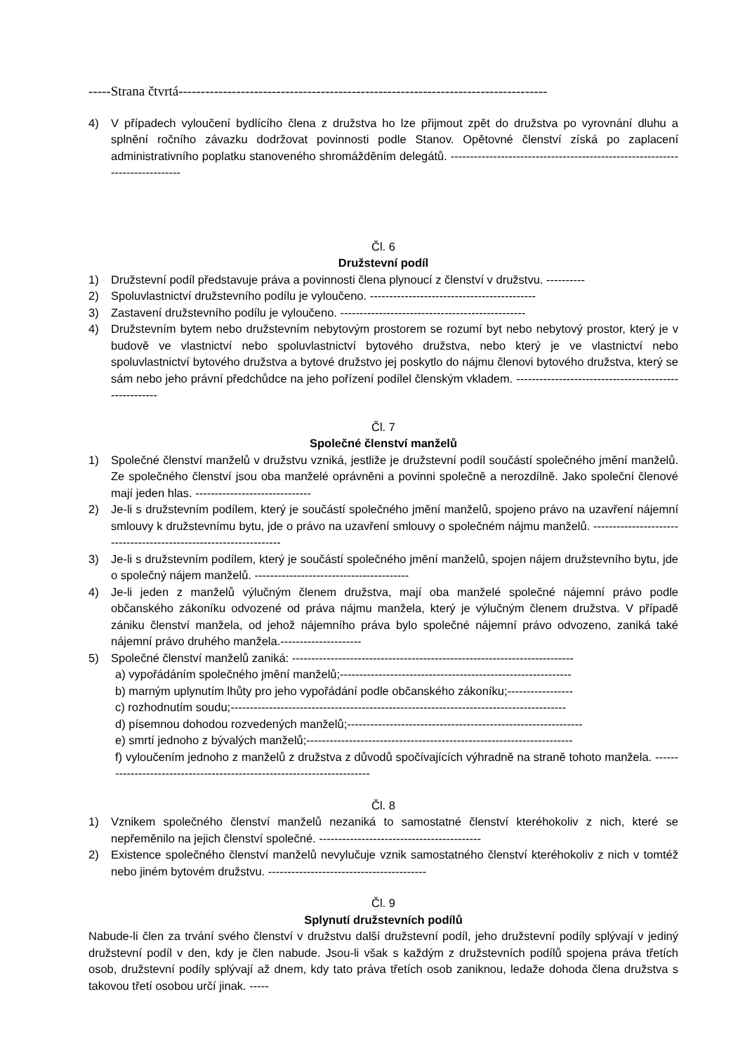-----Strana čtvrtá-----------------------------------------------------------------------------------
4) V případech vyloučení bydlícího člena z družstva ho lze přijmout zpět do družstva po vyrovnání dluhu a splnění ročního závazku dodržovat povinnosti podle Stanov. Opětovné členství získá po zaplacení administrativního poplatku stanoveného shromážděním delegátů. -----------------------------------------------------------------------------
Čl. 6
Družstevní podíl
1) Družstevní podíl představuje práva a povinnosti člena plynoucí z členství v družstvu. ----------
2) Spoluvlastnictví družstevního podílu je vyloučeno. -------------------------------------------
3) Zastavení družstevního podílu je vyloučeno. ------------------------------------------------
4) Družstevním bytem nebo družstevním nebytovým prostorem se rozumí byt nebo nebytový prostor, který je v budově ve vlastnictví nebo spoluvlastnictví bytového družstva, nebo který je ve vlastnictví nebo spoluvlastnictví bytového družstva a bytové družstvo jej poskytlo do nájmu členovi bytového družstva, který se sám nebo jeho právní předchůdce na jeho pořízení podílel členským vkladem. ------------------------------------------------------
Čl. 7
Společné členství manželů
1) Společné členství manželů v družstvu vzniká, jestliže je družstevní podíl součástí společného jmění manželů. Ze společného členství jsou oba manželé oprávněni a povinni společně a nerozdílně. Jako společní členové mají jeden hlas. ------------------------------
2) Je-li s družstevním podílem, který je součástí společného jmění manželů, spojeno právo na uzavření nájemní smlouvy k družstevnímu bytu, jde o právo na uzavření smlouvy o společném nájmu manželů. ------------------------------------------------------------------
3) Je-li s družstevním podílem, který je součástí společného jmění manželů, spojen nájem družstevního bytu, jde o společný nájem manželů. ----------------------------------------
4) Je-li jeden z manželů výlučným členem družstva, mají oba manželé společné nájemní právo podle občanského zákoníku odvozené od práva nájmu manžela, který je výlučným členem družstva. V případě zániku členství manžela, od jehož nájemního práva bylo společné nájemní právo odvozeno, zaniká také nájemní právo druhého manžela.---------------------
5) Společné členství manželů zaniká: -------------------------------------------------------------------------
a) vypořádáním společného jmění manželů;------------------------------------------------------------
b) marným uplynutím lhůty pro jeho vypořádání podle občanského zákoníku;-----------------
c) rozhodnutím soudu;---------------------------------------------------------------------------------------
d) písemnou dohodou rozvedených manželů;-------------------------------------------------------------
e) smrtí jednoho z bývalých manželů;---------------------------------------------------------------------
f) vyloučením jednoho z manželů z družstva z důvodů spočívajících výhradně na straně tohoto manžela. ------------------------------------------------------------------------
Čl. 8
1) Vznikem společného členství manželů nezaniká to samostatné členství kteréhokoliv z nich, které se nepřeměnilo na jejich členství společné. ------------------------------------------
2) Existence společného členství manželů nevylučuje vznik samostatného členství kteréhokoliv z nich v tomtéž nebo jiném bytovém družstvu. -----------------------------------------
Čl. 9
Splynutí družstevních podílů
Nabude-li člen za trvání svého členství v družstvu další družstevní podíl, jeho družstevní podíly splývají v jediný družstevní podíl v den, kdy je člen nabude. Jsou-li však s každým z družstevních podílů spojena práva třetích osob, družstevní podíly splývají až dnem, kdy tato práva třetích osob zaniknou, ledaže dohoda člena družstva s takovou třetí osobou určí jinak. -----